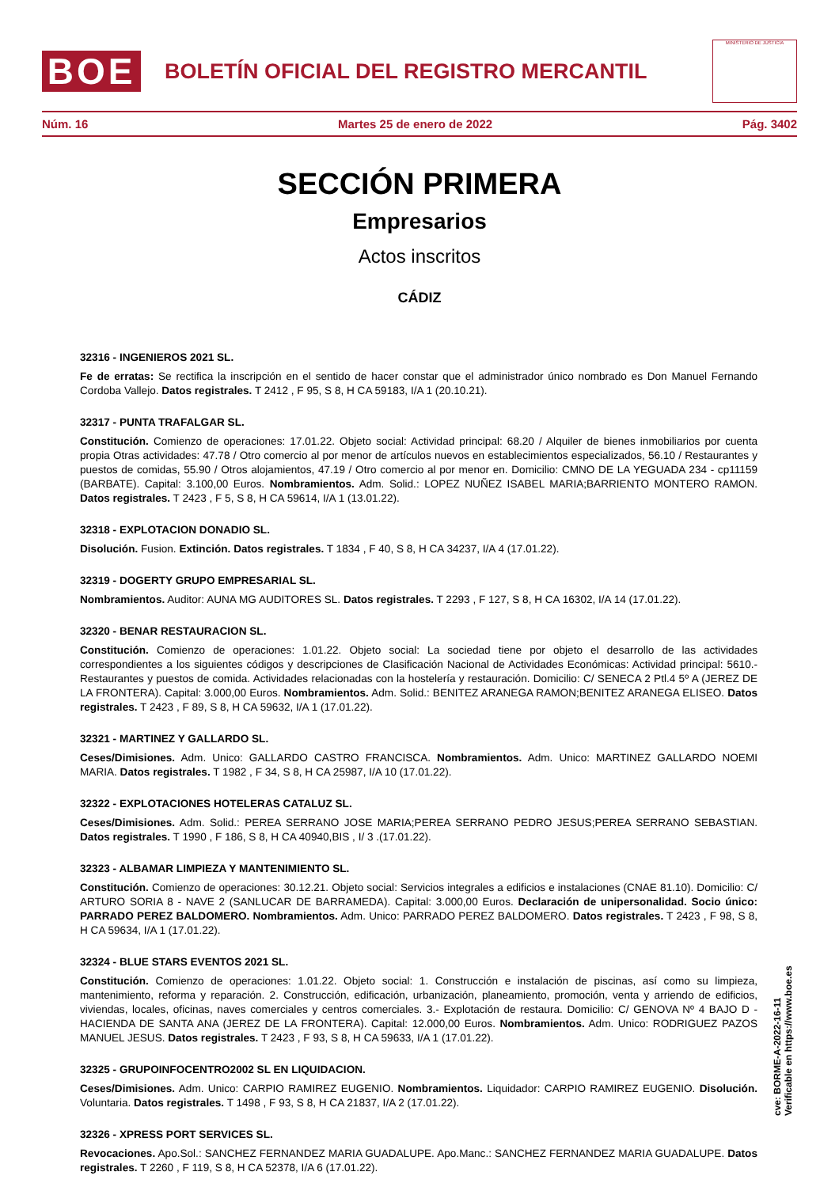BOE
BOLETÍN OFICIAL DEL REGISTRO MERCANTIL
MINISTERIO DE JUSTICIA
Núm. 16 Martes 25 de enero de 2022 Pág. 3402
SECCIÓN PRIMERA
Empresarios
Actos inscritos
CÁDIZ
32316 - INGENIEROS 2021 SL.
Fe de erratas: Se rectifica la inscripción en el sentido de hacer constar que el administrador único nombrado es Don Manuel Fernando Cordoba Vallejo. Datos registrales. T 2412 , F 95, S 8, H CA 59183, I/A 1 (20.10.21).
32317 - PUNTA TRAFALGAR SL.
Constitución. Comienzo de operaciones: 17.01.22. Objeto social: Actividad principal: 68.20 / Alquiler de bienes inmobiliarios por cuenta propia Otras actividades: 47.78 / Otro comercio al por menor de artículos nuevos en establecimientos especializados, 56.10 / Restaurantes y puestos de comidas, 55.90 / Otros alojamientos, 47.19 / Otro comercio al por menor en. Domicilio: CMNO DE LA YEGUADA 234 - cp11159 (BARBATE). Capital: 3.100,00 Euros. Nombramientos. Adm. Solid.: LOPEZ NUÑEZ ISABEL MARIA;BARRIENTO MONTERO RAMON. Datos registrales. T 2423 , F 5, S 8, H CA 59614, I/A 1 (13.01.22).
32318 - EXPLOTACION DONADIO SL.
Disolución. Fusion. Extinción. Datos registrales. T 1834 , F 40, S 8, H CA 34237, I/A 4 (17.01.22).
32319 - DOGERTY GRUPO EMPRESARIAL SL.
Nombramientos. Auditor: AUNA MG AUDITORES SL. Datos registrales. T 2293 , F 127, S 8, H CA 16302, I/A 14 (17.01.22).
32320 - BENAR RESTAURACION SL.
Constitución. Comienzo de operaciones: 1.01.22. Objeto social: La sociedad tiene por objeto el desarrollo de las actividades correspondientes a los siguientes códigos y descripciones de Clasificación Nacional de Actividades Económicas: Actividad principal: 5610.- Restaurantes y puestos de comida. Actividades relacionadas con la hostelería y restauración. Domicilio: C/ SENECA 2 Ptl.4 5º A (JEREZ DE LA FRONTERA). Capital: 3.000,00 Euros. Nombramientos. Adm. Solid.: BENITEZ ARANEGA RAMON;BENITEZ ARANEGA ELISEO. Datos registrales. T 2423 , F 89, S 8, H CA 59632, I/A 1 (17.01.22).
32321 - MARTINEZ Y GALLARDO SL.
Ceses/Dimisiones. Adm. Unico: GALLARDO CASTRO FRANCISCA. Nombramientos. Adm. Unico: MARTINEZ GALLARDO NOEMI MARIA. Datos registrales. T 1982 , F 34, S 8, H CA 25987, I/A 10 (17.01.22).
32322 - EXPLOTACIONES HOTELERAS CATALUZ SL.
Ceses/Dimisiones. Adm. Solid.: PEREA SERRANO JOSE MARIA;PEREA SERRANO PEDRO JESUS;PEREA SERRANO SEBASTIAN. Datos registrales. T 1990 , F 186, S 8, H CA 40940,BIS , I/ 3 .(17.01.22).
32323 - ALBAMAR LIMPIEZA Y MANTENIMIENTO SL.
Constitución. Comienzo de operaciones: 30.12.21. Objeto social: Servicios integrales a edificios e instalaciones (CNAE 81.10). Domicilio: C/ ARTURO SORIA 8 - NAVE 2 (SANLUCAR DE BARRAMEDA). Capital: 3.000,00 Euros. Declaración de unipersonalidad. Socio único: PARRADO PEREZ BALDOMERO. Nombramientos. Adm. Unico: PARRADO PEREZ BALDOMERO. Datos registrales. T 2423 , F 98, S 8, H CA 59634, I/A 1 (17.01.22).
32324 - BLUE STARS EVENTOS 2021 SL.
Constitución. Comienzo de operaciones: 1.01.22. Objeto social: 1. Construcción e instalación de piscinas, así como su limpieza, mantenimiento, reforma y reparación. 2. Construcción, edificación, urbanización, planeamiento, promoción, venta y arriendo de edificios, viviendas, locales, oficinas, naves comerciales y centros comerciales. 3.- Explotación de restaura. Domicilio: C/ GENOVA Nº 4 BAJO D - HACIENDA DE SANTA ANA (JEREZ DE LA FRONTERA). Capital: 12.000,00 Euros. Nombramientos. Adm. Unico: RODRIGUEZ PAZOS MANUEL JESUS. Datos registrales. T 2423 , F 93, S 8, H CA 59633, I/A 1 (17.01.22).
32325 - GRUPOINFOCENTRO2002 SL EN LIQUIDACION.
Ceses/Dimisiones. Adm. Unico: CARPIO RAMIREZ EUGENIO. Nombramientos. Liquidador: CARPIO RAMIREZ EUGENIO. Disolución. Voluntaria. Datos registrales. T 1498 , F 93, S 8, H CA 21837, I/A 2 (17.01.22).
32326 - XPRESS PORT SERVICES SL.
Revocaciones. Apo.Sol.: SANCHEZ FERNANDEZ MARIA GUADALUPE. Apo.Manc.: SANCHEZ FERNANDEZ MARIA GUADALUPE. Datos registrales. T 2260 , F 119, S 8, H CA 52378, I/A 6 (17.01.22).
cve: BORME-A-2022-16-11
Verificable en https://www.boe.es